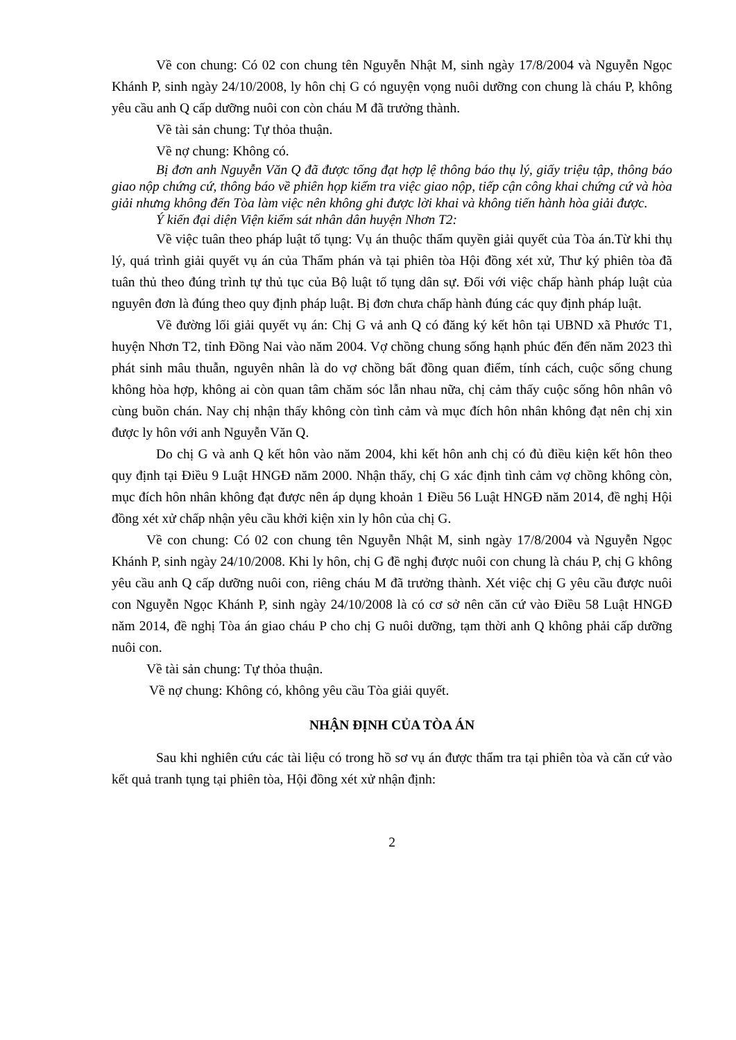Về con chung: Có 02 con chung tên Nguyễn Nhật M, sinh ngày 17/8/2004 và Nguyễn Ngọc Khánh P, sinh ngày 24/10/2008, ly hôn chị G có nguyện vọng nuôi dưỡng con chung là cháu P, không yêu cầu anh Q cấp dưỡng nuôi con còn cháu M đã trưởng thành.
Về tài sản chung: Tự thỏa thuận.
Về nợ chung: Không có.
Bị đơn anh Nguyễn Văn Q đã được tống đạt hợp lệ thông báo thụ lý, giấy triệu tập, thông báo giao nộp chứng cứ, thông báo về phiên họp kiểm tra việc giao nộp, tiếp cận công khai chứng cứ và hòa giải nhưng không đến Tòa làm việc nên không ghi được lời khai và không tiến hành hòa giải được.
Ý kiến đại diện Viện kiểm sát nhân dân huyện Nhơn T2:
Về việc tuân theo pháp luật tố tụng: Vụ án thuộc thẩm quyền giải quyết của Tòa án.Từ khi thụ lý, quá trình giải quyết vụ án của Thẩm phán và tại phiên tòa Hội đồng xét xử, Thư ký phiên tòa đã tuân thủ theo đúng trình tự thủ tục của Bộ luật tố tụng dân sự. Đối với việc chấp hành pháp luật của nguyên đơn là đúng theo quy định pháp luật. Bị đơn chưa chấp hành đúng các quy định pháp luật.
Về đường lối giải quyết vụ án: Chị G vả anh Q có đăng ký kết hôn tại UBND xã Phước T1, huyện Nhơn T2, tỉnh Đồng Nai vào năm 2004. Vợ chồng chung sống hạnh phúc đến đến năm 2023 thì phát sinh mâu thuẫn, nguyên nhân là do vợ chồng bất đồng quan điểm, tính cách, cuộc sống chung không hòa hợp, không ai còn quan tâm chăm sóc lẫn nhau nữa, chị cảm thấy cuộc sống hôn nhân vô cùng buồn chán. Nay chị nhận thấy không còn tình cảm và mục đích hôn nhân không đạt nên chị xin được ly hôn với anh Nguyễn Văn Q.
Do chị G và anh Q kết hôn vào năm 2004, khi kết hôn anh chị có đủ điều kiện kết hôn theo quy định tại Điều 9 Luật HNGĐ năm 2000. Nhận thấy, chị G xác định tình cảm vợ chồng không còn, mục đích hôn nhân không đạt được nên áp dụng khoản 1 Điều 56 Luật HNGĐ năm 2014, đề nghị Hội đồng xét xử chấp nhận yêu cầu khởi kiện xin ly hôn của chị G.
Về con chung: Có 02 con chung tên Nguyễn Nhật M, sinh ngày 17/8/2004 và Nguyễn Ngọc Khánh P, sinh ngày 24/10/2008. Khi ly hôn, chị G đề nghị được nuôi con chung là cháu P, chị G không yêu cầu anh Q cấp dưỡng nuôi con, riêng cháu M đã trưởng thành. Xét việc chị G yêu cầu được nuôi con Nguyễn Ngọc Khánh P, sinh ngày 24/10/2008 là có cơ sở nên căn cứ vào Điều 58 Luật HNGĐ năm 2014, đề nghị Tòa án giao cháu P cho chị G nuôi dưỡng, tạm thời anh Q không phải cấp dưỡng nuôi con.
Về tài sản chung: Tự thỏa thuận.
Về nợ chung: Không có, không yêu cầu Tòa giải quyết.
NHẬN ĐỊNH CỦA TÒA ÁN
Sau khi nghiên cứu các tài liệu có trong hồ sơ vụ án được thẩm tra tại phiên tòa và căn cứ vào kết quả tranh tụng tại phiên tòa, Hội đồng xét xử nhận định:
2